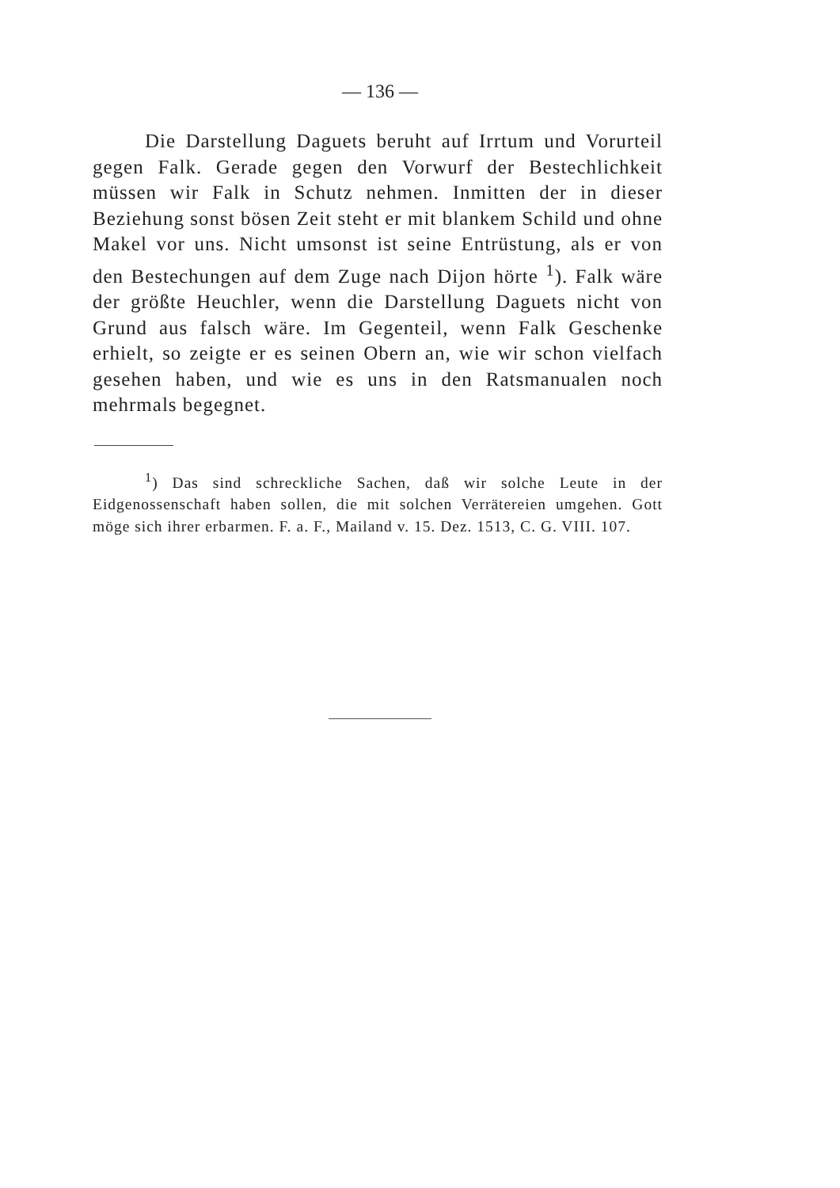— 136 —
Die Darstellung Daguets beruht auf Irrtum und Vorurteil gegen Falk. Gerade gegen den Vorwurf der Bestechlichkeit müssen wir Falk in Schutz nehmen. Inmitten der in dieser Beziehung sonst bösen Zeit steht er mit blankem Schild und ohne Makel vor uns. Nicht umsonst ist seine Entrüstung, als er von den Bestechungen auf dem Zuge nach Dijon hörte <sup>1</sup>). Falk wäre der größte Heuchler, wenn die Darstellung Daguets nicht von Grund aus falsch wäre. Im Gegenteil, wenn Falk Geschenke erhielt, so zeigte er es seinen Obern an, wie wir schon vielfach gesehen haben, und wie es uns in den Ratsmanualen noch mehrmals begegnet.
<sup>1</sup>) Das sind schreckliche Sachen, daß wir solche Leute in der Eidgenossenschaft haben sollen, die mit solchen Verrätereien umgehen. Gott möge sich ihrer erbarmen. F. a. F., Mailand v. 15. Dez. 1513, C. G. VIII. 107.